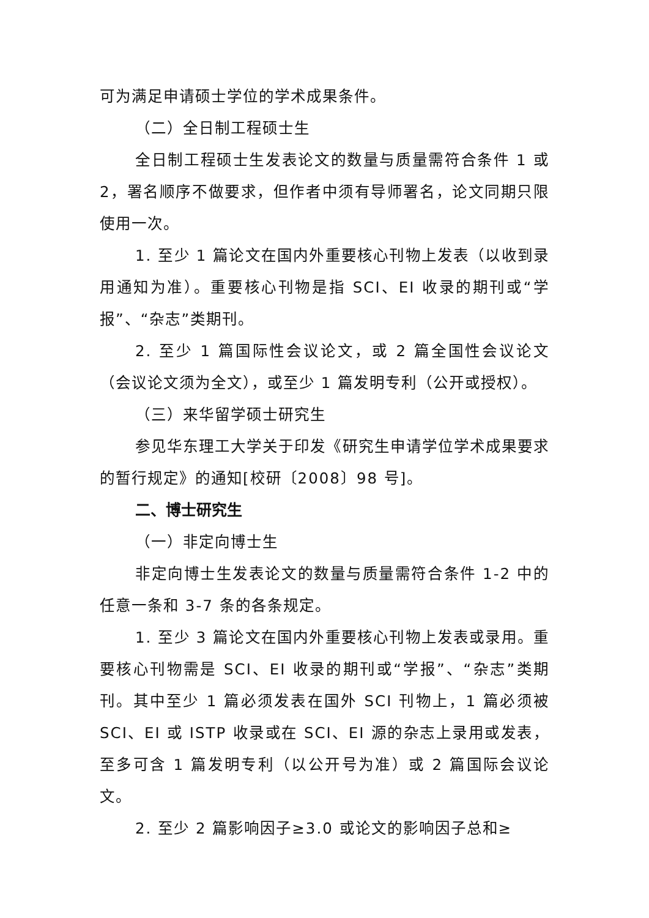可为满足申请硕士学位的学术成果条件。
（二）全日制工程硕士生
全日制工程硕士生发表论文的数量与质量需符合条件 1 或 2，署名顺序不做要求，但作者中须有导师署名，论文同期只限使用一次。
1. 至少 1 篇论文在国内外重要核心刊物上发表（以收到录用通知为准）。重要核心刊物是指 SCI、EI 收录的期刊或“学报”、“杂志”类期刊。
2. 至少 1 篇国际性会议论文，或 2 篇全国性会议论文（会议论文须为全文），或至少 1 篇发明专利（公开或授权）。
（三）来华留学硕士研究生
参见华东理工大学关于印发《研究生申请学位学术成果要求的暂行规定》的通知[校研〔2008〕98 号]。
二、博士研究生
（一）非定向博士生
非定向博士生发表论文的数量与质量需符合条件 1-2 中的任意一条和 3-7 条的各条规定。
1. 至少 3 篇论文在国内外重要核心刊物上发表或录用。重要核心刊物需是 SCI、EI 收录的期刊或“学报”、“杂志”类期刊。其中至少 1 篇必须发表在国外 SCI 刊物上，1 篇必须被 SCI、EI 或 ISTP 收录或在 SCI、EI 源的杂志上录用或发表，至多可含 1 篇发明专利（以公开号为准）或 2 篇国际会议论文。
2. 至少 2 篇影响因子≥3.0 或论文的影响因子总和≥